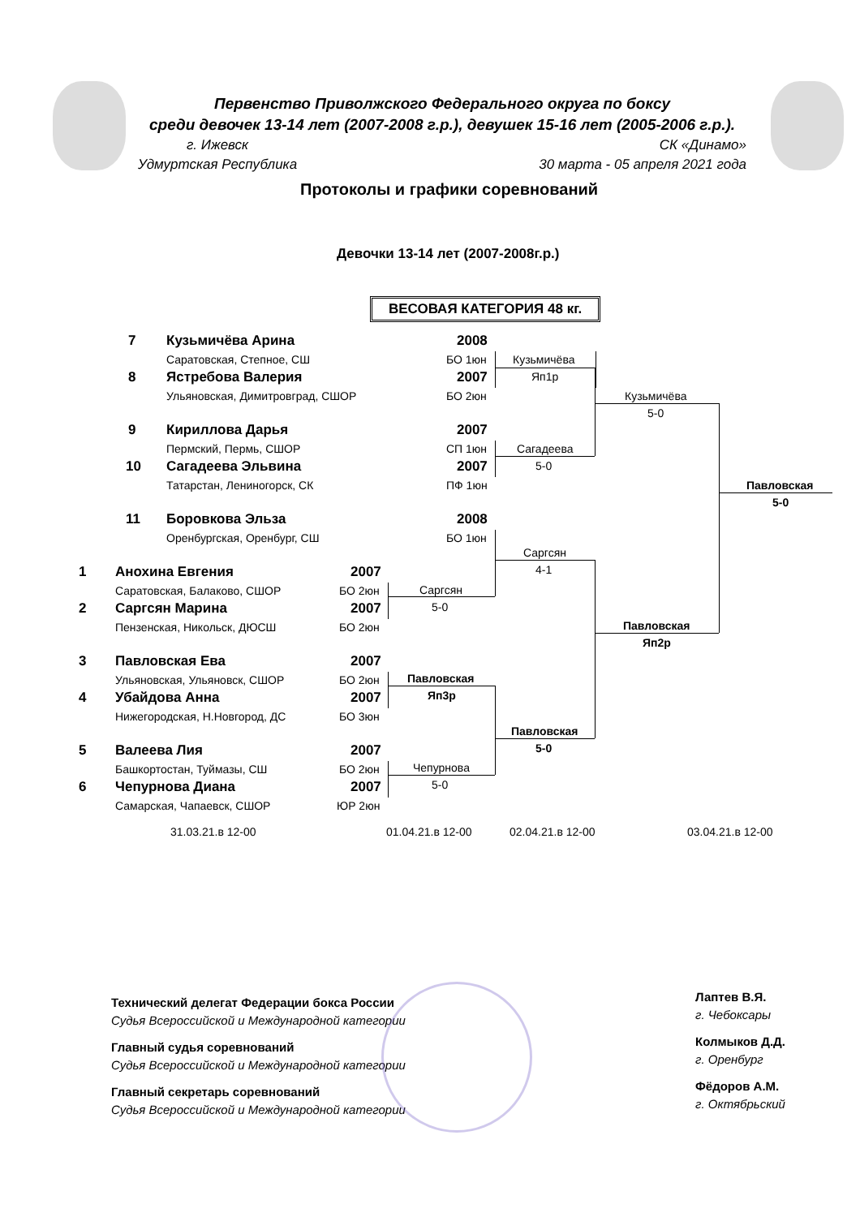Первенство Приволжского Федерального округа по боксу
среди девочек 13-14 лет (2007-2008 г.р.), девушек 15-16 лет (2005-2006 г.р.).
г. Ижевск
Удмуртская Республика СК «Динамо»
30 марта - 05 апреля 2021 года
Протоколы и графики соревнований
Девочки 13-14 лет (2007-2008г.р.)
ВЕСОВАЯ КАТЕГОРИЯ 48 кг.
7 Кузьмичёва Арина 2008
Саратовская, Степное, СШ БО 1юн
8 Ястребова Валерия 2007
Ульяновская, Димитровград, СШОР БО 2юн
9 Кириллова Дарья 2007
Пермский, Пермь, СШОР СП 1юн
10 Сагадеева Эльвина 2007
Татарстан, Лениногорск, СК ПФ 1юн
11 Боровкова Эльза 2008
Оренбургская, Оренбург, СШ БО 1юн
1 Анохина Евгения 2007
Саратовская, Балаково, СШОР БО 2юн
2 Саргсян Марина 2007
Пензенская, Никольск, ДЮСШ БО 2юн
3 Павловская Ева 2007
Ульяновская, Ульяновск, СШОР БО 2юн
4 Убайдова Анна 2007
Нижегородская, Н.Новгород, ДС БО 3юн
5 Валеева Лия 2007
Башкортостан, Туймазы, СШ БО 2юн
6 Чепурнова Диана 2007
Самарская, Чапаевск, СШОР ЮР 2юн
Кузьмичёва
Яп1р
Сагадеева
5-0
Кузьмичёва
5-0
Саргсян
5-0
Саргсян
4-1
Павловская
Яп3р
Чепурнова
5-0
Павловская
5-0
Павловская
Яп2р
Павловская
5-0
31.03.21.в 12-00 01.04.21.в 12-00 02.04.21.в 12-00 03.04.21.в 12-00
Технический делегат Федерации бокса России
Судья Всероссийской и Международной категории
Главный судья соревнований
Судья Всероссийской и Международной категории
Главный секретарь соревнований
Судья Всероссийской и Международной категории
Лаптев В.Я.
г. Чебоксары
Колмыков Д.Д.
г. Оренбург
Фёдоров А.М.
г. Октябрьский